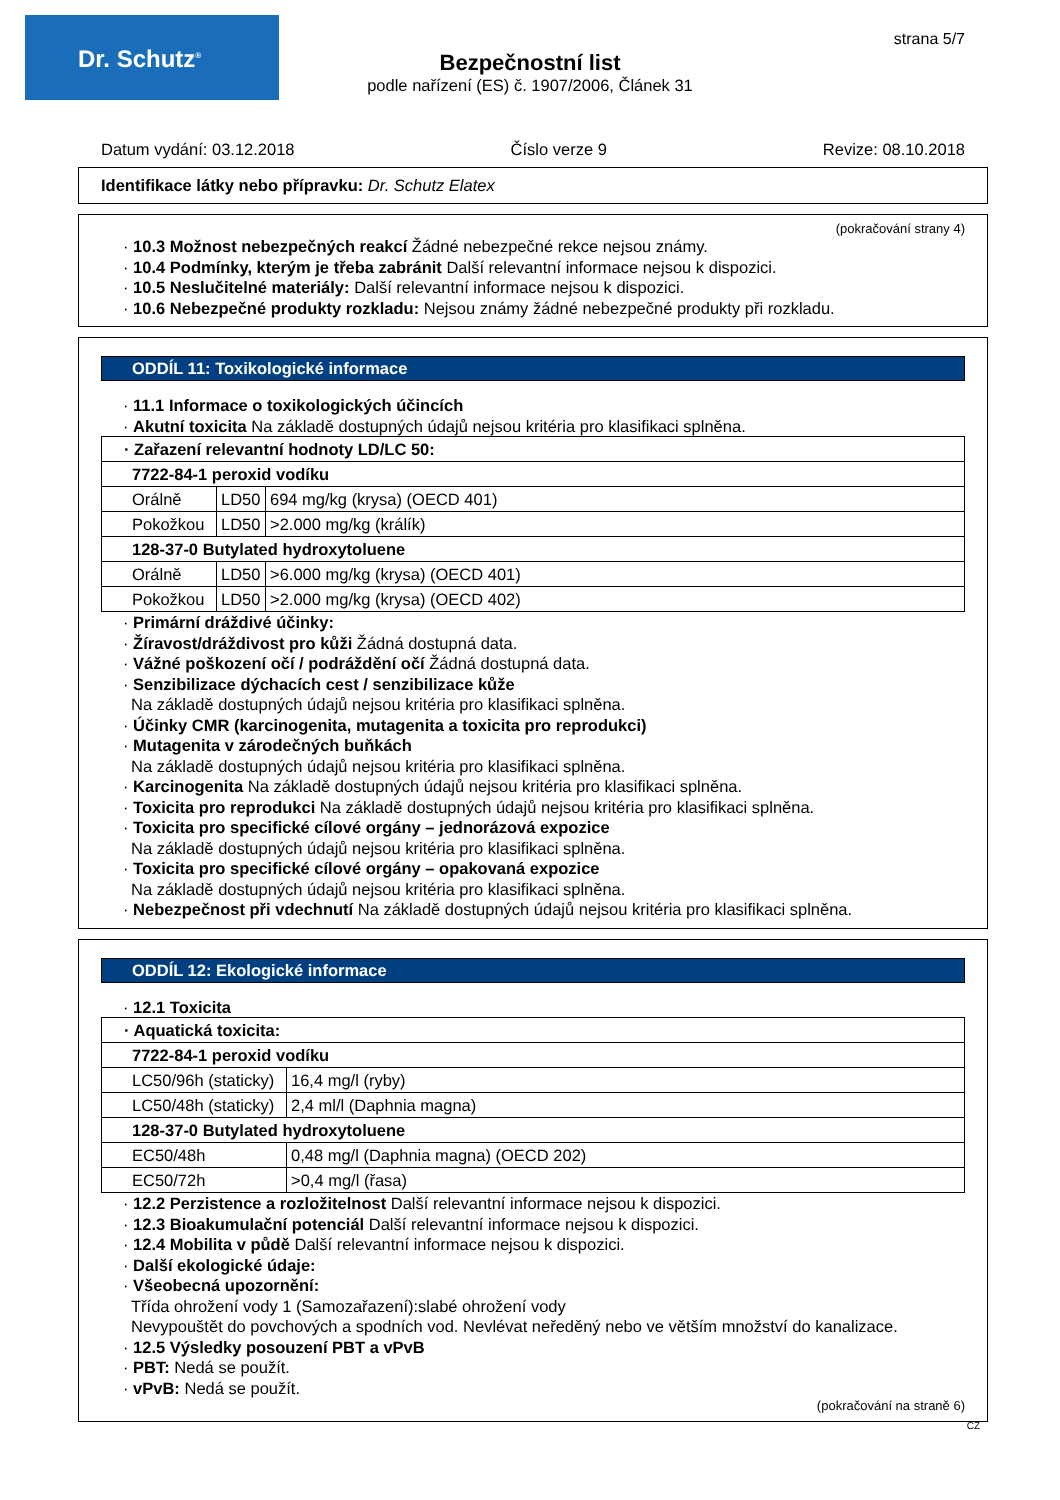Dr. Schutz<sup>®</sup>
strana 5/7
Bezpečnostní list
podle nařízení (ES) č. 1907/2006, Článek 31
Datum vydání: 03.12.2018 Číslo verze 9 Revize: 08.10.2018
Identifikace látky nebo přípravku: Dr. Schutz Elatex
(pokračování strany 4)
· 10.3 Možnost nebezpečných reakcí Žádné nebezpečné rekce nejsou známy.
· 10.4 Podmínky, kterým je třeba zabránit Další relevantní informace nejsou k dispozici.
· 10.5 Neslučitelné materiály: Další relevantní informace nejsou k dispozici.
· 10.6 Nebezpečné produkty rozkladu: Nejsou známy žádné nebezpečné produkty při rozkladu.
ODDÍL 11: Toxikologické informace
· 11.1 Informace o toxikologických účincích
· Akutní toxicita Na základě dostupných údajů nejsou kritéria pro klasifikaci splněna.
| · Zařazení relevantní hodnoty LD/LC 50: | | |
| 7722-84-1 peroxid vodíku | | |
| Orálně | LD50 | 694 mg/kg (krysa) (OECD 401) |
| Pokožkou | LD50 | >2.000 mg/kg (králík) |
| 128-37-0 Butylated hydroxytoluene | | |
| Orálně | LD50 | >6.000 mg/kg (krysa) (OECD 401) |
| Pokožkou | LD50 | >2.000 mg/kg (krysa) (OECD 402) |
· Primární dráždivé účinky:
· Žíravost/dráždivost pro kůži Žádná dostupná data.
· Vážné poškození očí / podráždění očí Žádná dostupná data.
· Senzibilizace dýchacích cest / senzibilizace kůže
Na základě dostupných údajů nejsou kritéria pro klasifikaci splněna.
· Účinky CMR (karcinogenita, mutagenita a toxicita pro reprodukci)
· Mutagenita v zárodečných buňkách
Na základě dostupných údajů nejsou kritéria pro klasifikaci splněna.
· Karcinogenita Na základě dostupných údajů nejsou kritéria pro klasifikaci splněna.
· Toxicita pro reprodukci Na základě dostupných údajů nejsou kritéria pro klasifikaci splněna.
· Toxicita pro specifické cílové orgány – jednorázová expozice
Na základě dostupných údajů nejsou kritéria pro klasifikaci splněna.
· Toxicita pro specifické cílové orgány – opakovaná expozice
Na základě dostupných údajů nejsou kritéria pro klasifikaci splněna.
· Nebezpečnost při vdechnutí Na základě dostupných údajů nejsou kritéria pro klasifikaci splněna.
ODDÍL 12: Ekologické informace
· 12.1 Toxicita
| · Aquatická toxicita: | |
| 7722-84-1 peroxid vodíku | |
| LC50/96h (staticky) | 16,4 mg/l (ryby) |
| LC50/48h (staticky) | 2,4 ml/l (Daphnia magna) |
| 128-37-0 Butylated hydroxytoluene | |
| EC50/48h | 0,48 mg/l (Daphnia magna) (OECD 202) |
| EC50/72h | >0,4 mg/l (řasa) |
· 12.2 Perzistence a rozložitelnost Další relevantní informace nejsou k dispozici.
· 12.3 Bioakumulační potenciál Další relevantní informace nejsou k dispozici.
· 12.4 Mobilita v půdě Další relevantní informace nejsou k dispozici.
· Další ekologické údaje:
· Všeobecná upozornění:
Třída ohrožení vody 1 (Samozařazení):slabé ohrožení vody
Nevypouštět do povchových a spodních vod. Nevlévat neředěný nebo ve větším množství do kanalizace.
· 12.5 Výsledky posouzení PBT a vPvB
· PBT: Nedá se použít.
· vPvB: Nedá se použít.
(pokračování na straně 6)
CZ